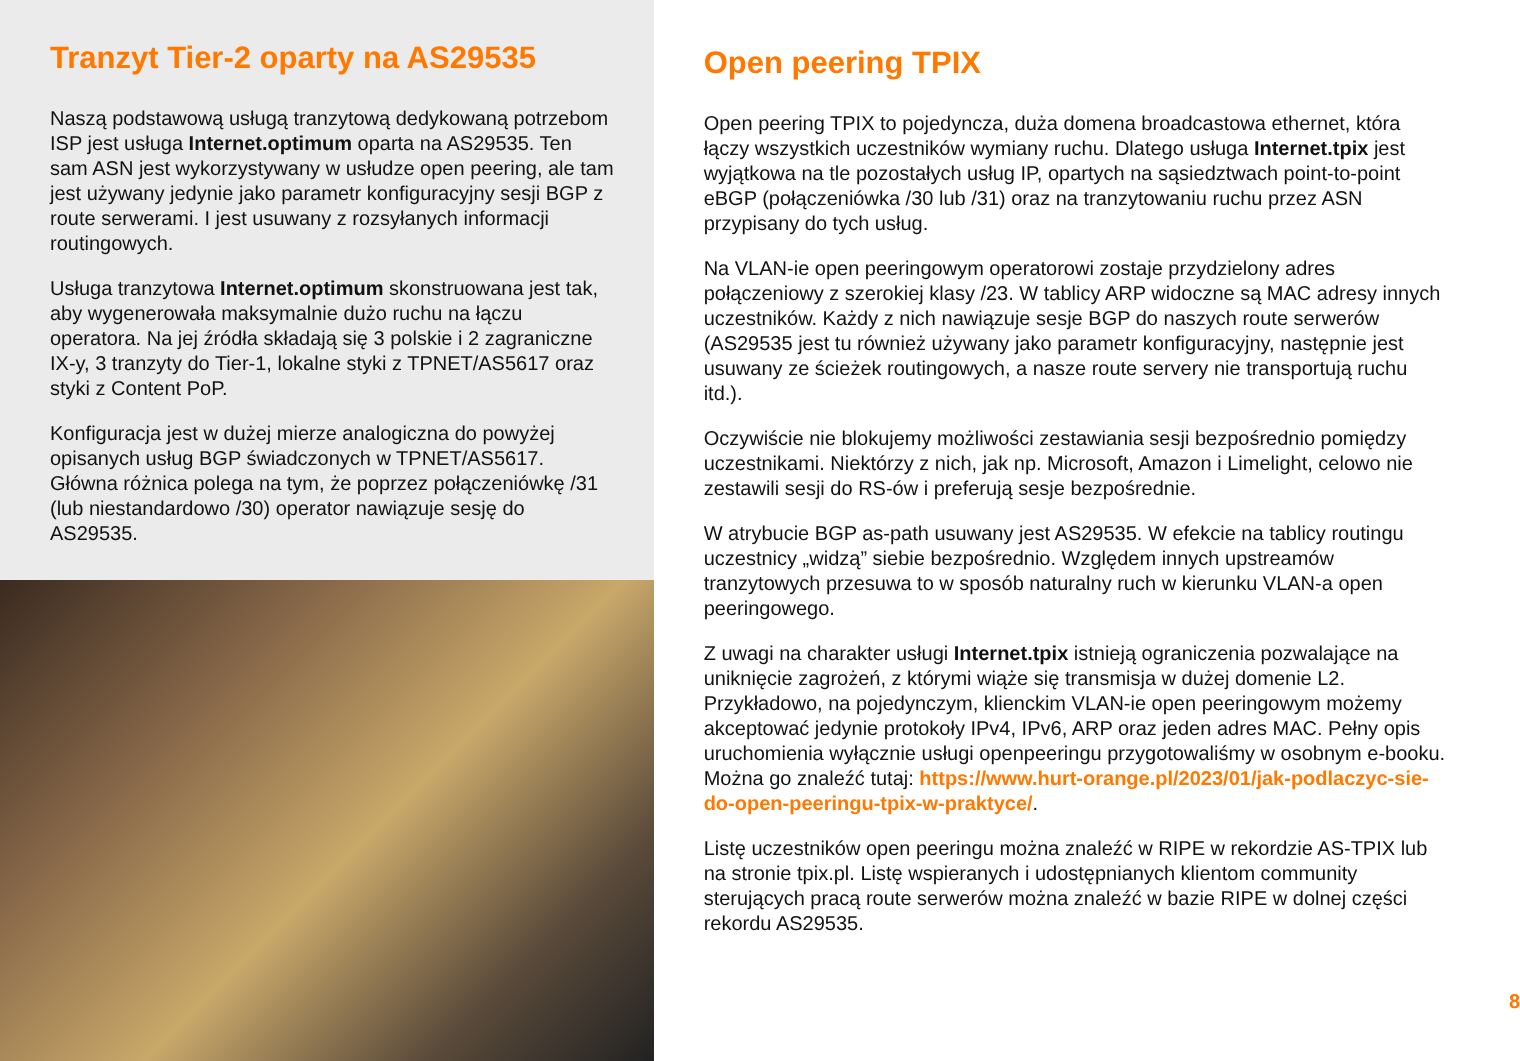Tranzyt Tier-2 oparty na AS29535
Naszą podstawową usługą tranzytową dedykowaną potrzebom ISP jest usługa Internet.optimum oparta na AS29535. Ten sam ASN jest wykorzystywany w usłudze open peering, ale tam jest używany jedynie jako parametr konfiguracyjny sesji BGP z route serwerami. I jest usuwany z rozsyłanych informacji routingowych.
Usługa tranzytowa Internet.optimum skonstruowana jest tak, aby wygenerowała maksymalnie dużo ruchu na łączu operatora. Na jej źródła składają się 3 polskie i 2 zagraniczne IX-y, 3 tranzyty do Tier-1, lokalne styki z TPNET/AS5617 oraz styki z Content PoP.
Konfiguracja jest w dużej mierze analogiczna do powyżej opisanych usług BGP świadczonych w TPNET/AS5617. Główna różnica polega na tym, że poprzez połączeniówkę /31 (lub niestandardowo /30) operator nawiązuje sesję do AS29535.
Open peering TPIX
Open peering TPIX to pojedyncza, duża domena broadcastowa ethernet, która łączy wszystkich uczestników wymiany ruchu. Dlatego usługa Internet.tpix jest wyjątkowa na tle pozostałych usług IP, opartych na sąsiedztwach point-to-point eBGP (połączeniówka /30 lub /31) oraz na tranzytowaniu ruchu przez ASN przypisany do tych usług.
Na VLAN-ie open peeringowym operatorowi zostaje przydzielony adres połączeniowy z szerokiej klasy /23. W tablicy ARP widoczne są MAC adresy innych uczestników. Każdy z nich nawiązuje sesje BGP do naszych route serwerów (AS29535 jest tu również używany jako parametr konfiguracyjny, następnie jest usuwany ze ścieżek routingowych, a nasze route servery nie transportują ruchu itd.).
Oczywiście nie blokujemy możliwości zestawiania sesji bezpośrednio pomiędzy uczestnikami. Niektórzy z nich, jak np. Microsoft, Amazon i Limelight, celowo nie zestawili sesji do RS-ów i preferują sesje bezpośrednie.
W atrybucie BGP as-path usuwany jest AS29535. W efekcie na tablicy routingu uczestnicy „widzą” siebie bezpośrednio. Względem innych upstreamów tranzytowych przesuwa to w sposób naturalny ruch w kierunku VLAN-a open peeringowego.
Z uwagi na charakter usługi Internet.tpix istnieją ograniczenia pozwalające na uniknięcie zagrożeń, z którymi wiąże się transmisja w dużej domenie L2. Przykładowo, na pojedynczym, klienckim VLAN-ie open peeringowym możemy akceptować jedynie protokoły IPv4, IPv6, ARP oraz jeden adres MAC. Pełny opis uruchomienia wyłącznie usługi openpeeringu przygotowaliśmy w osobnym e-booku. Można go znaleźć tutaj: https://www.hurt-orange.pl/2023/01/jak-podlaczyc-sie-do-open-peeringu-tpix-w-praktyce/.
Listę uczestników open peeringu można znaleźć w RIPE w rekordzie AS-TPIX lub na stronie tpix.pl. Listę wspieranych i udostępnianych klientom community sterujących pracą route serwerów można znaleźć w bazie RIPE w dolnej części rekordu AS29535.
8